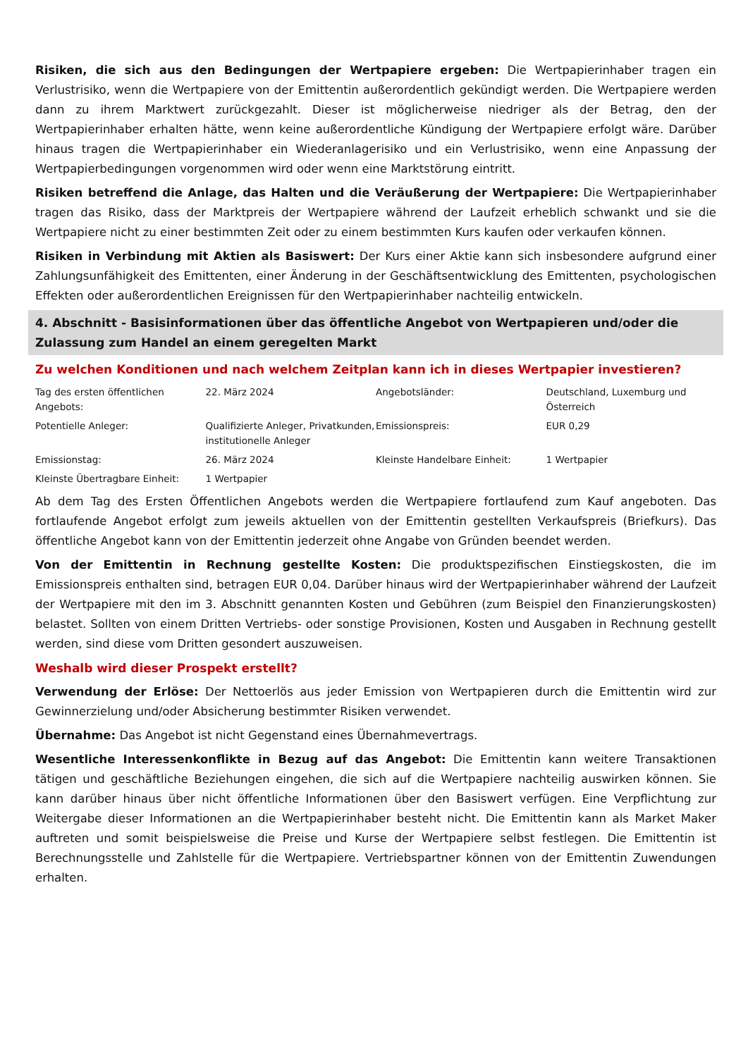Risiken, die sich aus den Bedingungen der Wertpapiere ergeben: Die Wertpapierinhaber tragen ein Verlustrisiko, wenn die Wertpapiere von der Emittentin außerordentlich gekündigt werden. Die Wertpapiere werden dann zu ihrem Marktwert zurückgezahlt. Dieser ist möglicherweise niedriger als der Betrag, den der Wertpapierinhaber erhalten hätte, wenn keine außerordentliche Kündigung der Wertpapiere erfolgt wäre. Darüber hinaus tragen die Wertpapierinhaber ein Wiederanlagerisiko und ein Verlustrisiko, wenn eine Anpassung der Wertpapierbedingungen vorgenommen wird oder wenn eine Marktstörung eintritt.
Risiken betreffend die Anlage, das Halten und die Veräußerung der Wertpapiere: Die Wertpapierinhaber tragen das Risiko, dass der Marktpreis der Wertpapiere während der Laufzeit erheblich schwankt und sie die Wertpapiere nicht zu einer bestimmten Zeit oder zu einem bestimmten Kurs kaufen oder verkaufen können.
Risiken in Verbindung mit Aktien als Basiswert: Der Kurs einer Aktie kann sich insbesondere aufgrund einer Zahlungsunfähigkeit des Emittenten, einer Änderung in der Geschäftsentwicklung des Emittenten, psychologischen Effekten oder außerordentlichen Ereignissen für den Wertpapierinhaber nachteilig entwickeln.
4. Abschnitt - Basisinformationen über das öffentliche Angebot von Wertpapieren und/oder die Zulassung zum Handel an einem geregelten Markt
Zu welchen Konditionen und nach welchem Zeitplan kann ich in dieses Wertpapier investieren?
| Tag des ersten öffentlichen Angebots: | 22. März 2024 | Angebotsländer: | Deutschland, Luxemburg und Österreich |
| Potentielle Anleger: | Qualifizierte Anleger, Privatkunden, institutionelle Anleger | Emissionspreis: | EUR 0,29 |
| Emissionstag: | 26. März 2024 | Kleinste Handelbare Einheit: | 1 Wertpapier |
| Kleinste Übertragbare Einheit: | 1 Wertpapier | | |
Ab dem Tag des Ersten Öffentlichen Angebots werden die Wertpapiere fortlaufend zum Kauf angeboten. Das fortlaufende Angebot erfolgt zum jeweils aktuellen von der Emittentin gestellten Verkaufspreis (Briefkurs). Das öffentliche Angebot kann von der Emittentin jederzeit ohne Angabe von Gründen beendet werden.
Von der Emittentin in Rechnung gestellte Kosten: Die produktspezifischen Einstiegskosten, die im Emissionspreis enthalten sind, betragen EUR 0,04. Darüber hinaus wird der Wertpapierinhaber während der Laufzeit der Wertpapiere mit den im 3. Abschnitt genannten Kosten und Gebühren (zum Beispiel den Finanzierungskosten) belastet. Sollten von einem Dritten Vertriebs- oder sonstige Provisionen, Kosten und Ausgaben in Rechnung gestellt werden, sind diese vom Dritten gesondert auszuweisen.
Weshalb wird dieser Prospekt erstellt?
Verwendung der Erlöse: Der Nettoerlös aus jeder Emission von Wertpapieren durch die Emittentin wird zur Gewinnerzielung und/oder Absicherung bestimmter Risiken verwendet.
Übernahme: Das Angebot ist nicht Gegenstand eines Übernahmevertrags.
Wesentliche Interessenkonflikte in Bezug auf das Angebot: Die Emittentin kann weitere Transaktionen tätigen und geschäftliche Beziehungen eingehen, die sich auf die Wertpapiere nachteilig auswirken können. Sie kann darüber hinaus über nicht öffentliche Informationen über den Basiswert verfügen. Eine Verpflichtung zur Weitergabe dieser Informationen an die Wertpapierinhaber besteht nicht. Die Emittentin kann als Market Maker auftreten und somit beispielsweise die Preise und Kurse der Wertpapiere selbst festlegen. Die Emittentin ist Berechnungsstelle und Zahlstelle für die Wertpapiere. Vertriebspartner können von der Emittentin Zuwendungen erhalten.